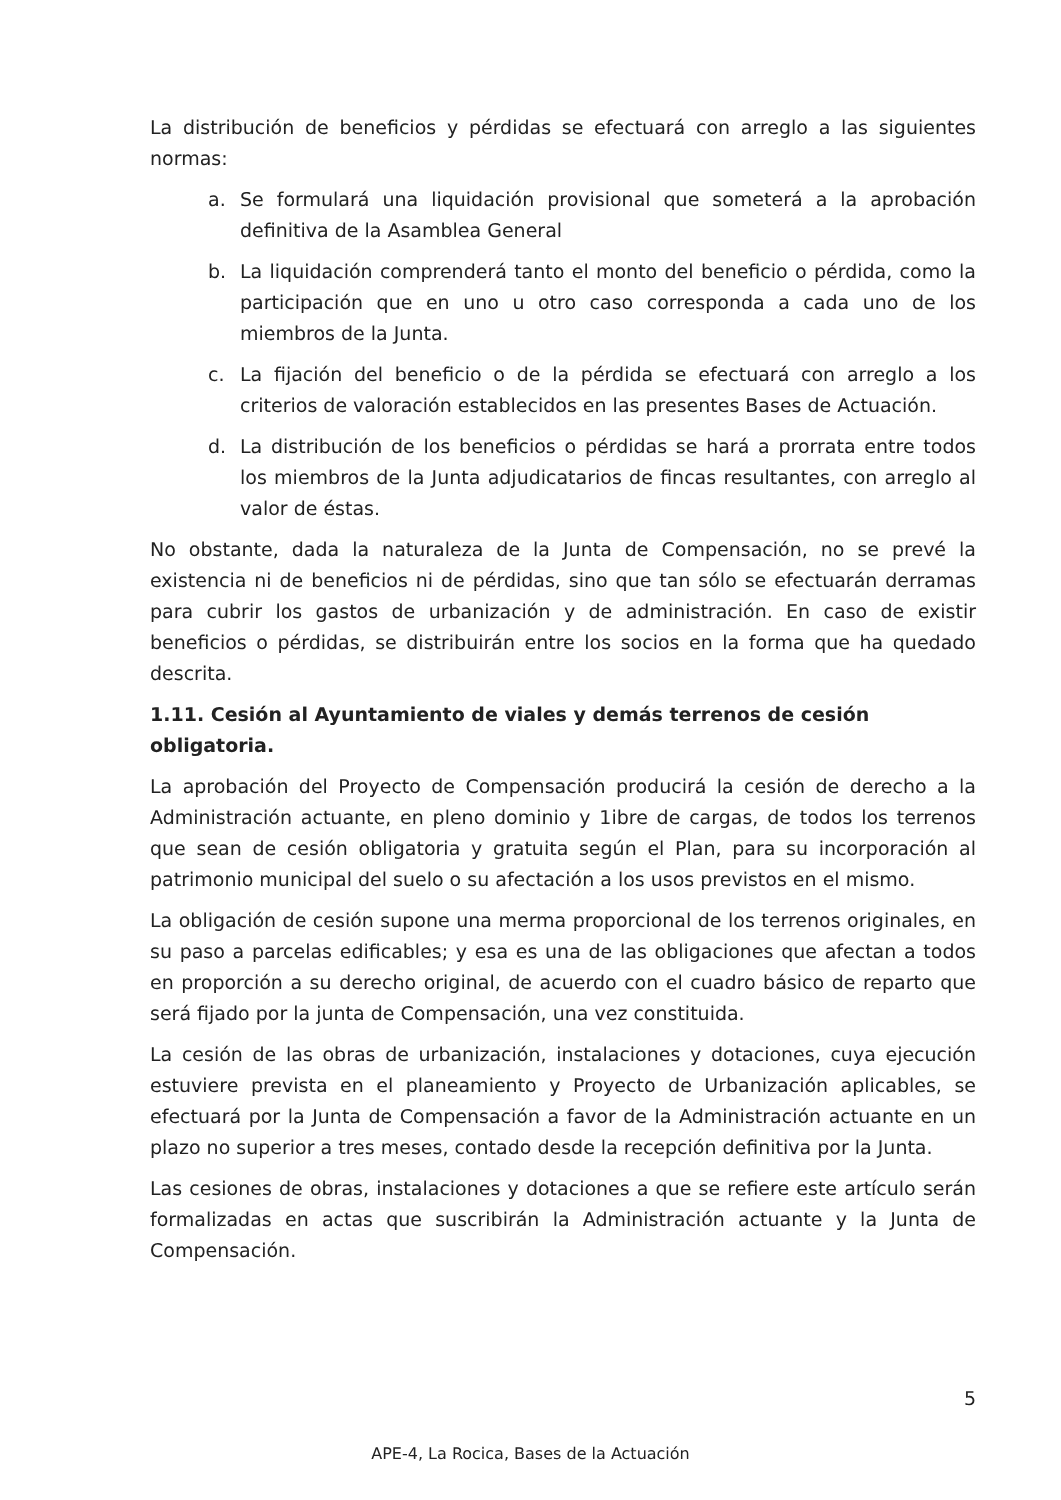La distribución de beneficios y pérdidas se efectuará con arreglo a las siguientes normas:
a. Se formulará una liquidación provisional que someterá a la aprobación definitiva de la Asamblea General
b. La liquidación comprenderá tanto el monto del beneficio o pérdida, como la participación que en uno u otro caso corresponda a cada uno de los miembros de la Junta.
c. La fijación del beneficio o de la pérdida se efectuará con arreglo a los criterios de valoración establecidos en las presentes Bases de Actuación.
d. La distribución de los beneficios o pérdidas se hará a prorrata entre todos los miembros de la Junta adjudicatarios de fincas resultantes, con arreglo al valor de éstas.
No obstante, dada la naturaleza de la Junta de Compensación, no se prevé la existencia ni de beneficios ni de pérdidas, sino que tan sólo se efectuarán derramas para cubrir los gastos de urbanización y de administración. En caso de existir beneficios o pérdidas, se distribuirán entre los socios en la forma que ha quedado descrita.
1.11. Cesión al Ayuntamiento de viales y demás terrenos de cesión obligatoria.
La aprobación del Proyecto de Compensación producirá la cesión de derecho a la Administración actuante, en pleno dominio y 1ibre de cargas, de todos los terrenos que sean de cesión obligatoria y gratuita según el Plan, para su incorporación al patrimonio municipal del suelo o su afectación a los usos previstos en el mismo.
La obligación de cesión supone una merma proporcional de los terrenos originales, en su paso a parcelas edificables; y esa es una de las obligaciones que afectan a todos en proporción a su derecho original, de acuerdo con el cuadro básico de reparto que será fijado por la junta de Compensación, una vez constituida.
La cesión de las obras de urbanización, instalaciones y dotaciones, cuya ejecución estuviere prevista en el planeamiento y Proyecto de Urbanización aplicables, se efectuará por la Junta de Compensación a favor de la Administración actuante en un plazo no superior a tres meses, contado desde la recepción definitiva por la Junta.
Las cesiones de obras, instalaciones y dotaciones a que se refiere este artículo serán formalizadas en actas que suscribirán la Administración actuante y la Junta de Compensación.
5
APE-4, La Rocica, Bases de la Actuación